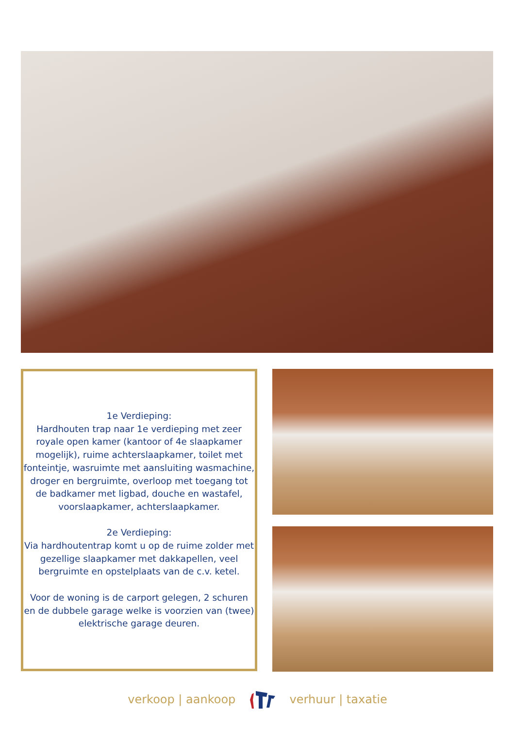1e Verdieping:
Hardhouten trap naar 1e verdieping met zeer royale open kamer (kantoor of 4e slaapkamer mogelijk), ruime achterslaapkamer, toilet met fonteintje, wasruimte met aansluiting wasmachine, droger en bergruimte, overloop met toegang tot de badkamer met ligbad, douche en wastafel, voorslaapkamer, achterslaapkamer.
2e Verdieping:
Via hardhoutentrap komt u op de ruime zolder met gezellige slaapkamer met dakkapellen, veel bergruimte en opstelplaats van de c.v. ketel.
Voor de woning is de carport gelegen, 2 schuren en de dubbele garage welke is voorzien van (twee) elektrische garage deuren.
verkoop | aankoop verhuur | taxatie